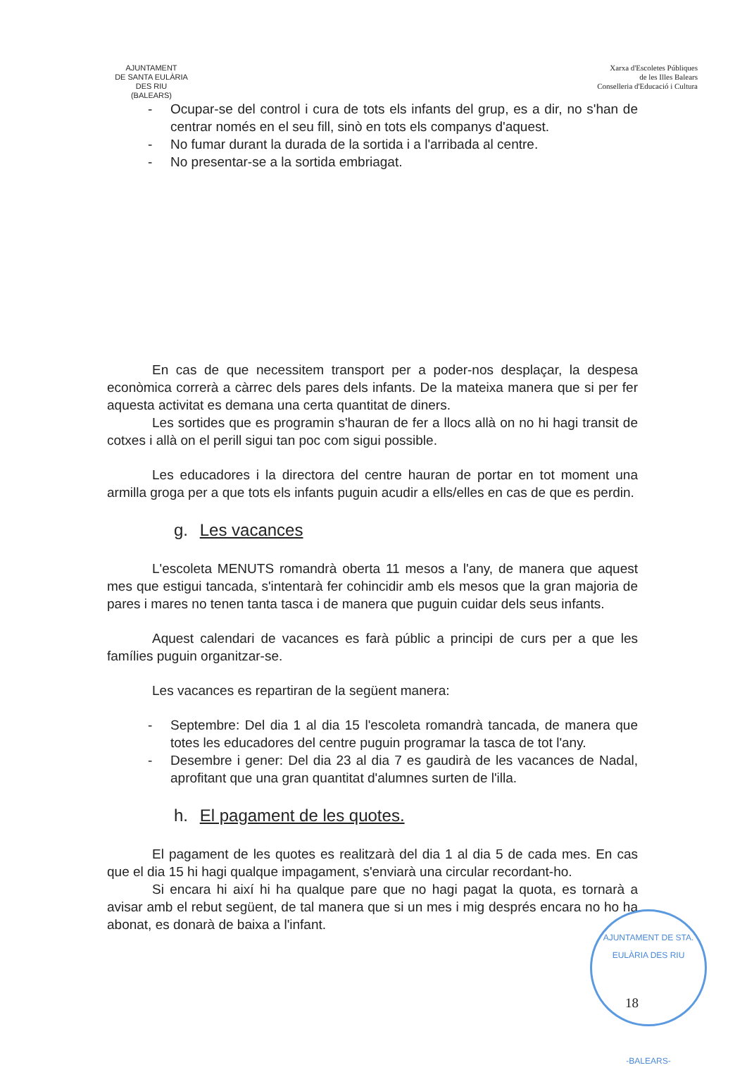AJUNTAMENT
DE SANTA EULÀRIA DES RIU
(BALEARS)
Xarxa d'Escoletes Públiques
de les Illes Balears
Conselleria d'Educació i Cultura
- Ocupar-se del control i cura de tots els infants del grup, es a dir, no s'han de centrar només en el seu fill, sinò en tots els companys d'aquest.
- No fumar durant la durada de la sortida i a l'arribada al centre.
- No presentar-se a la sortida embriagat.
En cas de que necessitem transport per a poder-nos desplaçar, la despesa econòmica correrà a càrrec dels pares dels infants. De la mateixa manera que si per fer aquesta activitat es demana una certa quantitat de diners.
Les sortides que es programin s'hauran de fer a llocs allà on no hi hagi transit de cotxes i allà on el perill sigui tan poc com sigui possible.
Les educadores i la directora del centre hauran de portar en tot moment una armilla groga per a que tots els infants puguin acudir a ells/elles en cas de que es perdin.
g. Les vacances
L'escoleta MENUTS romandrà oberta 11 mesos a l'any, de manera que aquest mes que estigui tancada, s'intentarà fer cohincidir amb els mesos que la gran majoria de pares i mares no tenen tanta tasca i de manera que puguin cuidar dels seus infants.
Aquest calendari de vacances es farà públic a principi de curs per a que les famílies puguin organitzar-se.
Les vacances es repartiran de la següent manera:
- Septembre: Del dia 1 al dia 15 l'escoleta romandrà tancada, de manera que totes les educadores del centre puguin programar la tasca de tot l'any.
- Desembre i gener: Del dia 23 al dia 7 es gaudirà de les vacances de Nadal, aprofitant que una gran quantitat d'alumnes surten de l'illa.
h. El pagament de les quotes.
El pagament de les quotes es realitzarà del dia 1 al dia 5 de cada mes. En cas que el dia 15 hi hagi qualque impagament, s'enviarà una circular recordant-ho.
Si encara hi així hi ha qualque pare que no hagi pagat la quota, es tornarà a avisar amb el rebut següent, de tal manera que si un mes i mig després encara no ho ha abonat, es donarà de baixa a l'infant.
AJUNTAMENT DE STA. EULÀRIA DES RIU
-BALEARS-
18